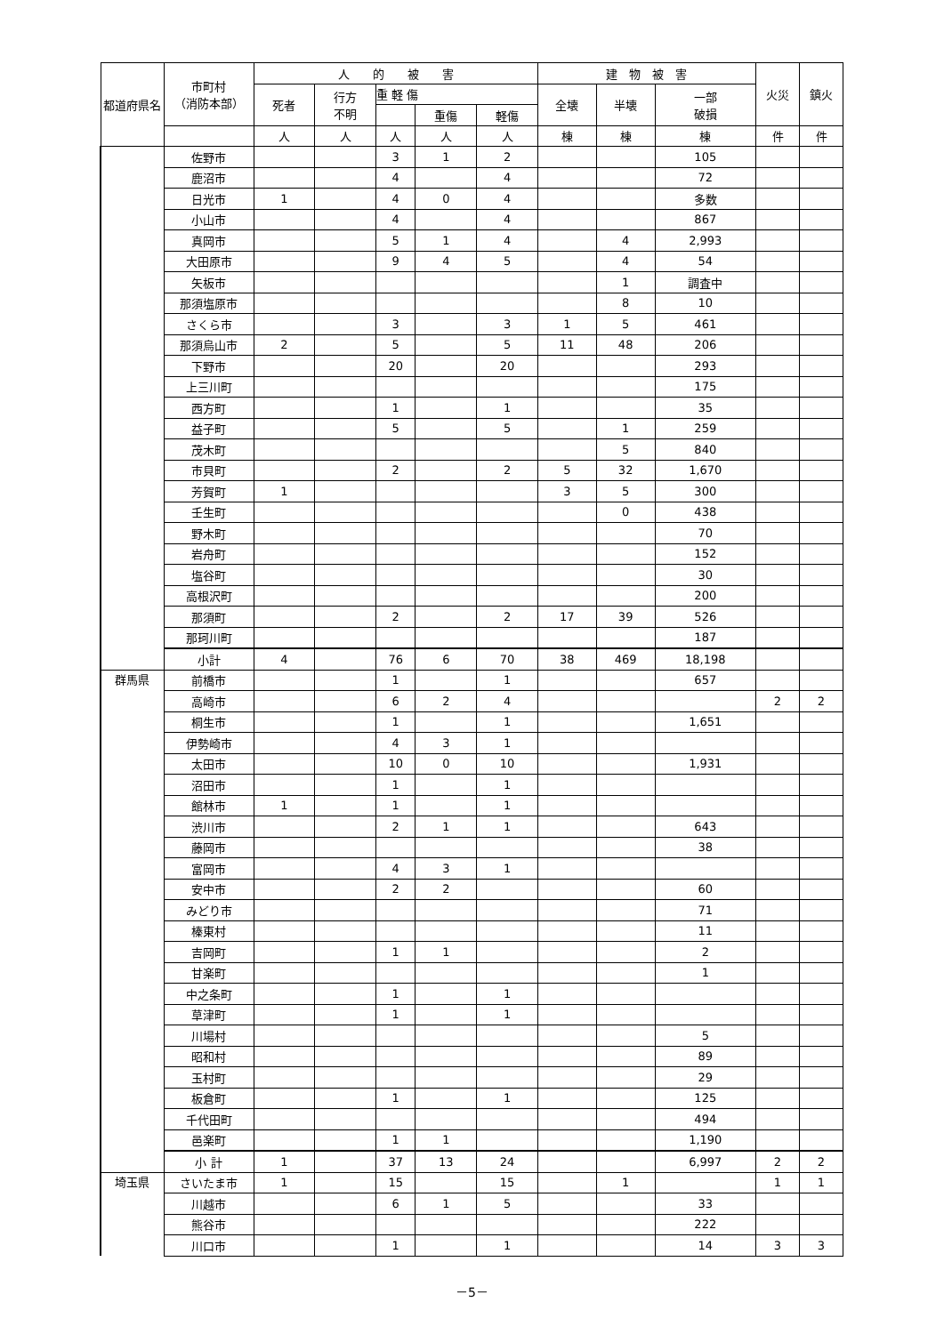| 都道府県名 | 市町村 （消防本部） | 人 的 被 害 | | | | | 建 物 被 害 | | | 火災 | 鎮火 |
| --- | --- | --- | --- | --- | --- | --- | --- | --- | --- | --- | --- |
| | | 死者 | 行方 不明 | 重 軽 傷 | | | 全壊 | 半壊 | 一部 破損 | | |
| | | | | | 重傷 | 軽傷 | | | | | |
| | | 人 | 人 | 人 | 人 | 人 | 棟 | 棟 | 棟 | 件 | 件 |
| | 佐野市 | | | 3 | 1 | 2 | | | 105 | | |
| | 鹿沼市 | | | 4 | | 4 | | | 72 | | |
| | 日光市 | 1 | | 4 | 0 | 4 | | | 多数 | | |
| | 小山市 | | | 4 | | 4 | | | 867 | | |
| | 真岡市 | | | 5 | 1 | 4 | | 4 | 2,993 | | |
| | 大田原市 | | | 9 | 4 | 5 | | 4 | 54 | | |
| | 矢板市 | | | | | | | 1 | 調査中 | | |
| | 那須塩原市 | | | | | | | 8 | 10 | | |
| | さくら市 | | | 3 | | 3 | 1 | 5 | 461 | | |
| | 那須烏山市 | 2 | | 5 | | 5 | 11 | 48 | 206 | | |
| | 下野市 | | | 20 | | 20 | | | 293 | | |
| | 上三川町 | | | | | | | | 175 | | |
| | 西方町 | | | 1 | | 1 | | | 35 | | |
| | 益子町 | | | 5 | | 5 | | 1 | 259 | | |
| | 茂木町 | | | | | | | 5 | 840 | | |
| | 市貝町 | | | 2 | | 2 | 5 | 32 | 1,670 | | |
| | 芳賀町 | 1 | | | | | 3 | 5 | 300 | | |
| | 壬生町 | | | | | | | 0 | 438 | | |
| | 野木町 | | | | | | | | 70 | | |
| | 岩舟町 | | | | | | | | 152 | | |
| | 塩谷町 | | | | | | | | 30 | | |
| | 高根沢町 | | | | | | | | 200 | | |
| | 那須町 | | | 2 | | 2 | 17 | 39 | 526 | | |
| | 那珂川町 | | | | | | | | 187 | | |
| | 小計 | 4 | | 76 | 6 | 70 | 38 | 469 | 18,198 | | |
| 群馬県 | 前橋市 | | | 1 | | 1 | | | 657 | | |
| | 高崎市 | | | 6 | 2 | 4 | | | | 2 | 2 |
| | 桐生市 | | | 1 | | 1 | | | 1,651 | | |
| | 伊勢崎市 | | | 4 | 3 | 1 | | | | | |
| | 太田市 | | | 10 | 0 | 10 | | | 1,931 | | |
| | 沼田市 | | | 1 | | 1 | | | | | |
| | 館林市 | 1 | | 1 | | 1 | | | | | |
| | 渋川市 | | | 2 | 1 | 1 | | | 643 | | |
| | 藤岡市 | | | | | | | | 38 | | |
| | 富岡市 | | | 4 | 3 | 1 | | | | | |
| | 安中市 | | | 2 | 2 | | | | 60 | | |
| | みどり市 | | | | | | | | 71 | | |
| | 榛東村 | | | | | | | | 11 | | |
| | 吉岡町 | | | 1 | 1 | | | | 2 | | |
| | 甘楽町 | | | | | | | | 1 | | |
| | 中之条町 | | | 1 | | 1 | | | | | |
| | 草津町 | | | 1 | | 1 | | | | | |
| | 川場村 | | | | | | | | 5 | | |
| | 昭和村 | | | | | | | | 89 | | |
| | 玉村町 | | | | | | | | 29 | | |
| | 板倉町 | | | 1 | | 1 | | | 125 | | |
| | 千代田町 | | | | | | | | 494 | | |
| | 邑楽町 | | | 1 | 1 | | | | 1,190 | | |
| | 小 計 | 1 | | 37 | 13 | 24 | | | 6,997 | 2 | 2 |
| 埼玉県 | さいたま市 | 1 | | 15 | | 15 | | 1 | | 1 | 1 |
| | 川越市 | | | 6 | 1 | 5 | | | 33 | | |
| | 熊谷市 | | | | | | | | 222 | | |
| | 川口市 | | | 1 | | 1 | | | 14 | 3 | 3 |
－5－